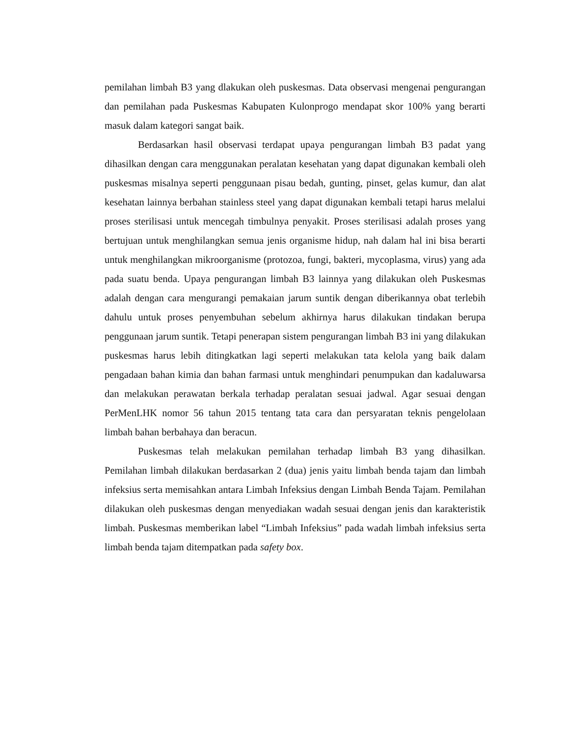pemilahan limbah B3 yang dlakukan oleh puskesmas. Data observasi mengenai pengurangan dan pemilahan pada Puskesmas Kabupaten Kulonprogo mendapat skor 100% yang berarti masuk dalam kategori sangat baik.
Berdasarkan hasil observasi terdapat upaya pengurangan limbah B3 padat yang dihasilkan dengan cara menggunakan peralatan kesehatan yang dapat digunakan kembali oleh puskesmas misalnya seperti penggunaan pisau bedah, gunting, pinset, gelas kumur, dan alat kesehatan lainnya berbahan stainless steel yang dapat digunakan kembali tetapi harus melalui proses sterilisasi untuk mencegah timbulnya penyakit. Proses sterilisasi adalah proses yang bertujuan untuk menghilangkan semua jenis organisme hidup, nah dalam hal ini bisa berarti untuk menghilangkan mikroorganisme (protozoa, fungi, bakteri, mycoplasma, virus) yang ada pada suatu benda. Upaya pengurangan limbah B3 lainnya yang dilakukan oleh Puskesmas adalah dengan cara mengurangi pemakaian jarum suntik dengan diberikannya obat terlebih dahulu untuk proses penyembuhan sebelum akhirnya harus dilakukan tindakan berupa penggunaan jarum suntik. Tetapi penerapan sistem pengurangan limbah B3 ini yang dilakukan puskesmas harus lebih ditingkatkan lagi seperti melakukan tata kelola yang baik dalam pengadaan bahan kimia dan bahan farmasi untuk menghindari penumpukan dan kadaluwarsa dan melakukan perawatan berkala terhadap peralatan sesuai jadwal. Agar sesuai dengan PerMenLHK nomor 56 tahun 2015 tentang tata cara dan persyaratan teknis pengelolaan limbah bahan berbahaya dan beracun.
Puskesmas telah melakukan pemilahan terhadap limbah B3 yang dihasilkan. Pemilahan limbah dilakukan berdasarkan 2 (dua) jenis yaitu limbah benda tajam dan limbah infeksius serta memisahkan antara Limbah Infeksius dengan Limbah Benda Tajam. Pemilahan dilakukan oleh puskesmas dengan menyediakan wadah sesuai dengan jenis dan karakteristik limbah. Puskesmas memberikan label “Limbah Infeksius” pada wadah limbah infeksius serta limbah benda tajam ditempatkan pada safety box.